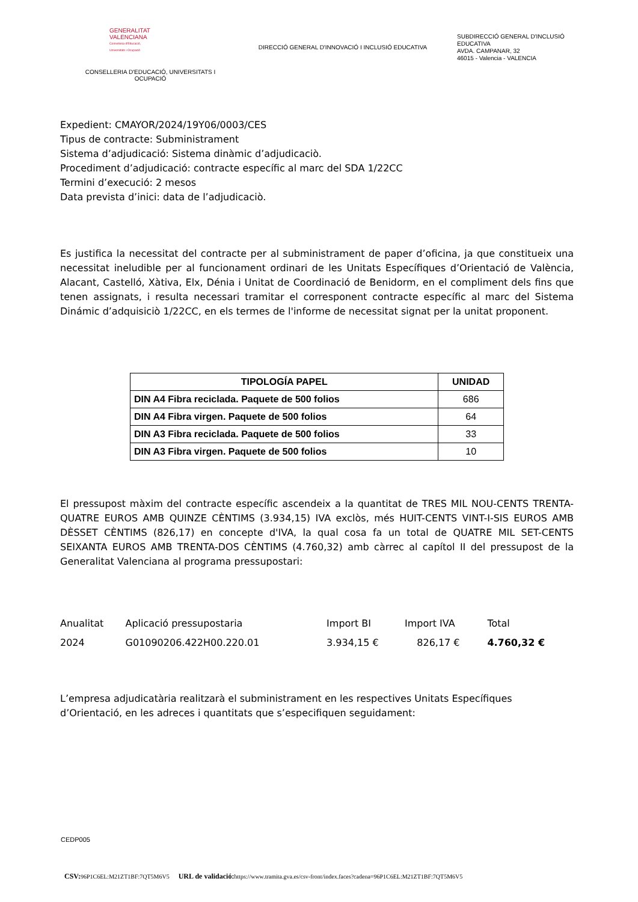GENERALITAT
VALENCIANA
Conselleria d'Educació,
Universitats i Ocupació
CONSELLERIA D'EDUCACIÓ, UNIVERSITATS I
OCUPACIÓ
DIRECCIÓ GENERAL D'INNOVACIÓ I INCLUSIÓ EDUCATIVA
SUBDIRECCIÓ GENERAL D'INCLUSIÓ EDUCATIVA
AVDA. CAMPANAR, 32
46015 - Valencia - VALENCIA
Expedient: CMAYOR/2024/19Y06/0003/CES
Tipus de contracte: Subministrament
Sistema d’adjudicació: Sistema dinàmic d’adjudicaciò.
Procediment d’adjudicació: contracte específic al marc del SDA 1/22CC
Termini d’execució: 2 mesos
Data prevista d’inici: data de l’adjudicaciò.
Es justifica la necessitat del contracte per al subministrament de paper d’oficina, ja que constitueix una necessitat ineludible per al funcionament ordinari de les Unitats Específiques d’Orientació de València, Alacant, Castelló, Xàtiva, Elx, Dénia i Unitat de Coordinació de Benidorm, en el compliment dels fins que tenen assignats, i resulta necessari tramitar el corresponent contracte específic al marc del Sistema Dinámic d’adquisiciò 1/22CC, en els termes de l'informe de necessitat signat per la unitat proponent.
| TIPOLOGÍA PAPEL | UNIDAD |
| --- | --- |
| DIN A4 Fibra reciclada. Paquete de 500 folios | 686 |
| DIN A4 Fibra virgen. Paquete de 500 folios | 64 |
| DIN A3 Fibra reciclada. Paquete de 500 folios | 33 |
| DIN A3 Fibra virgen. Paquete de 500 folios | 10 |
El pressupost màxim del contracte específic ascendeix a la quantitat de TRES MIL NOU-CENTS TRENTA-QUATRE EUROS AMB QUINZE CÈNTIMS (3.934,15) IVA exclòs, més HUIT-CENTS VINT-I-SIS EUROS AMB DÈSSET CÈNTIMS (826,17) en concepte d'IVA, la qual cosa fa un total de QUATRE MIL SET-CENTS SEIXANTA EUROS AMB TRENTA-DOS CÈNTIMS (4.760,32) amb càrrec al capítol II del pressupost de la Generalitat Valenciana al programa pressupostari:
| Anualitat | Aplicació pressupostaria | Import BI | Import IVA | Total |
| 2024 | G01090206.422H00.220.01 | 3.934,15 € | 826,17 € | 4.760,32 € |
L’empresa adjudicatària realitzarà el subministrament en les respectives Unitats Específiques d’Orientació, en les adreces i quantitats que s’especifiquen seguidament:
CEDP005
CSV: 96P1C6EL:M21ZT1BF:7QT5M6V5 URL de validació: https://www.tramita.gva.es/csv-front/index.faces?cadena=96P1C6EL:M21ZT1BF:7QT5M6V5